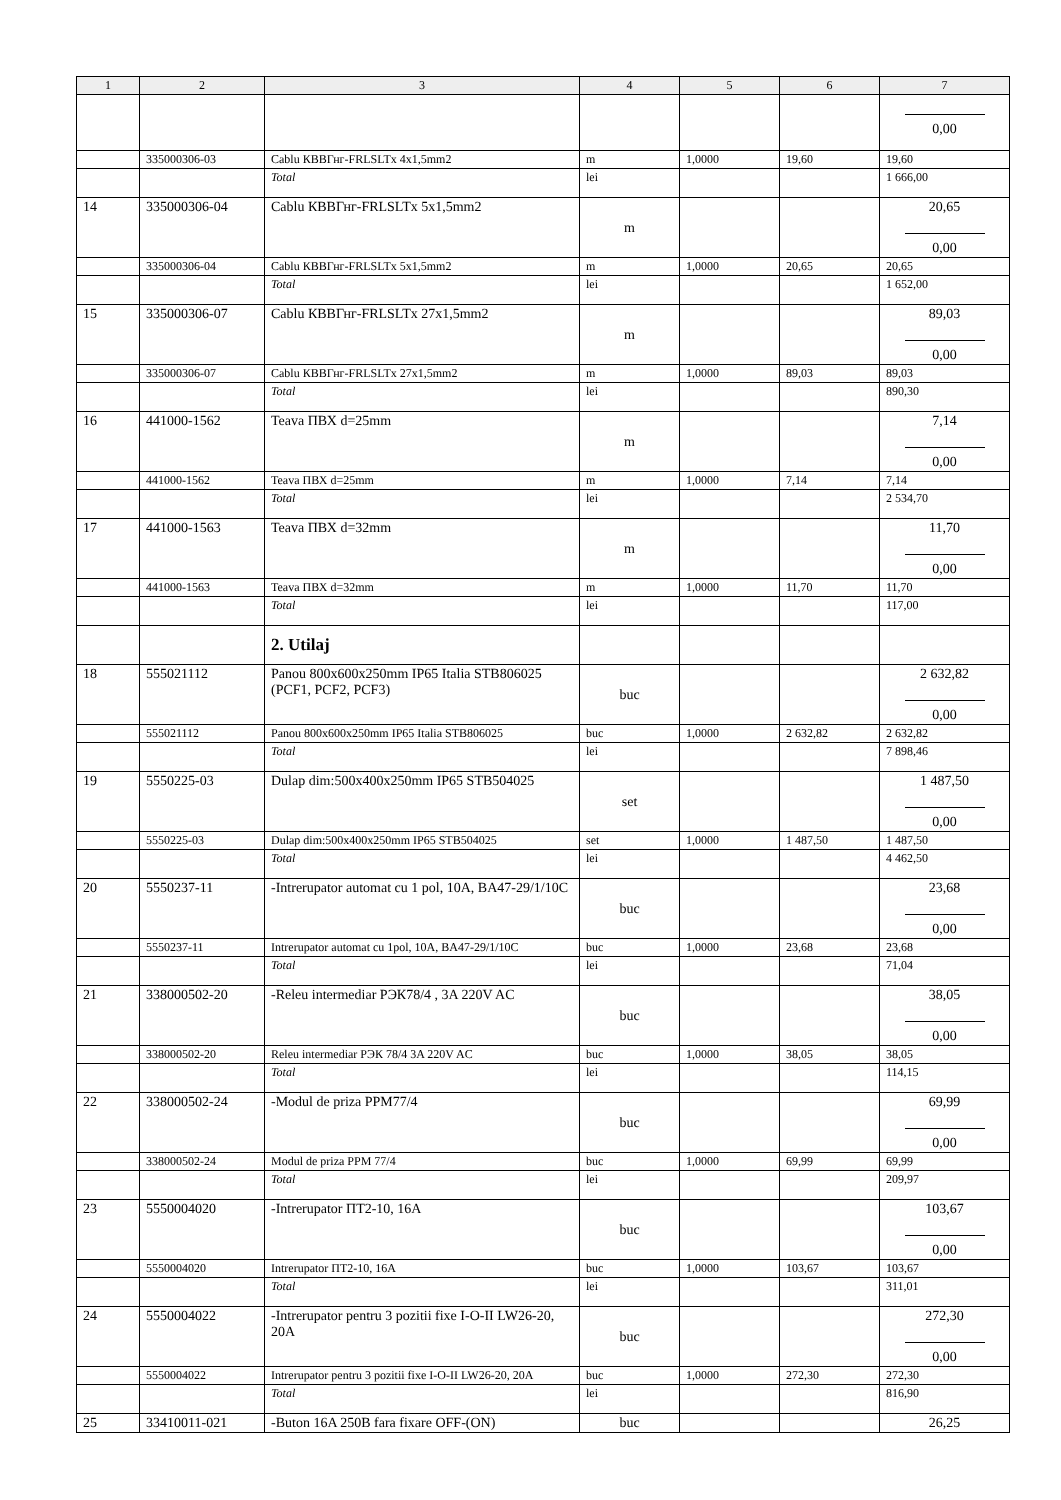| 1 | 2 | 3 | 4 | 5 | 6 | 7 |
| --- | --- | --- | --- | --- | --- | --- |
| | | | | | | 0,00 |
| | 335000306-03 | Cablu КВВГнг-FRLSLTx 4x1,5mm2 | m | 1,0000 | 19,60 | 19,60 |
| | | Total | lei | | | 1 666,00 |
| 14 | 335000306-04 | Cablu КВВГнг-FRLSLTx 5x1,5mm2 | m | | | 20,65 0,00 |
| | 335000306-04 | Cablu КВВГнг-FRLSLTx 5x1,5mm2 | m | 1,0000 | 20,65 | 20,65 |
| | | Total | lei | | | 1 652,00 |
| 15 | 335000306-07 | Cablu КВВГнг-FRLSLTx 27x1,5mm2 | m | | | 89,03 0,00 |
| | 335000306-07 | Cablu КВВГнг-FRLSLTx 27x1,5mm2 | m | 1,0000 | 89,03 | 89,03 |
| | | Total | lei | | | 890,30 |
| 16 | 441000-1562 | Teava ПВХ d=25mm | m | | | 7,14 0,00 |
| | 441000-1562 | Teava ПВХ d=25mm | m | 1,0000 | 7,14 | 7,14 |
| | | Total | lei | | | 2 534,70 |
| 17 | 441000-1563 | Teava ПВХ d=32mm | m | | | 11,70 0,00 |
| | 441000-1563 | Teava ПВХ d=32mm | m | 1,0000 | 11,70 | 11,70 |
| | | Total | lei | | | 117,00 |
| | | 2. Utilaj | | | | |
| 18 | 555021112 | Panou 800x600x250mm IP65 Italia STB806025 (PCF1, PCF2, PCF3) | buc | | | 2 632,82 0,00 |
| | 555021112 | Panou 800x600x250mm IP65 Italia STB806025 | buc | 1,0000 | 2 632,82 | 2 632,82 |
| | | Total | lei | | | 7 898,46 |
| 19 | 5550225-03 | Dulap dim:500x400x250mm IP65 STB504025 | set | | | 1 487,50 0,00 |
| | 5550225-03 | Dulap dim:500x400x250mm IP65 STB504025 | set | 1,0000 | 1 487,50 | 1 487,50 |
| | | Total | lei | | | 4 462,50 |
| 20 | 5550237-11 | -Intrerupator automat cu 1 pol, 10A, BA47-29/1/10C | buc | | | 23,68 0,00 |
| | 5550237-11 | Intrerupator automat cu 1pol, 10A, BA47-29/1/10C | buc | 1,0000 | 23,68 | 23,68 |
| | | Total | lei | | | 71,04 |
| 21 | 338000502-20 | -Releu intermediar РЭК78/4 , 3A 220V AC | buc | | | 38,05 0,00 |
| | 338000502-20 | Releu intermediar РЭК 78/4 3A 220V AC | buc | 1,0000 | 38,05 | 38,05 |
| | | Total | lei | | | 114,15 |
| 22 | 338000502-24 | -Modul de priza PPM77/4 | buc | | | 69,99 0,00 |
| | 338000502-24 | Modul de priza PPM 77/4 | buc | 1,0000 | 69,99 | 69,99 |
| | | Total | lei | | | 209,97 |
| 23 | 5550004020 | -Intrerupator ПТ2-10, 16A | buc | | | 103,67 0,00 |
| | 5550004020 | Intrerupator ПТ2-10, 16A | buc | 1,0000 | 103,67 | 103,67 |
| | | Total | lei | | | 311,01 |
| 24 | 5550004022 | -Intrerupator pentru 3 pozitii fixe I-O-II LW26-20, 20A | buc | | | 272,30 0,00 |
| | 5550004022 | Intrerupator pentru 3 pozitii fixe I-O-II LW26-20, 20A | buc | 1,0000 | 272,30 | 272,30 |
| | | Total | lei | | | 816,90 |
| 25 | 33410011-021 | -Buton 16A 250B fara fixare OFF-(ON) | buc | | | 26,25 |